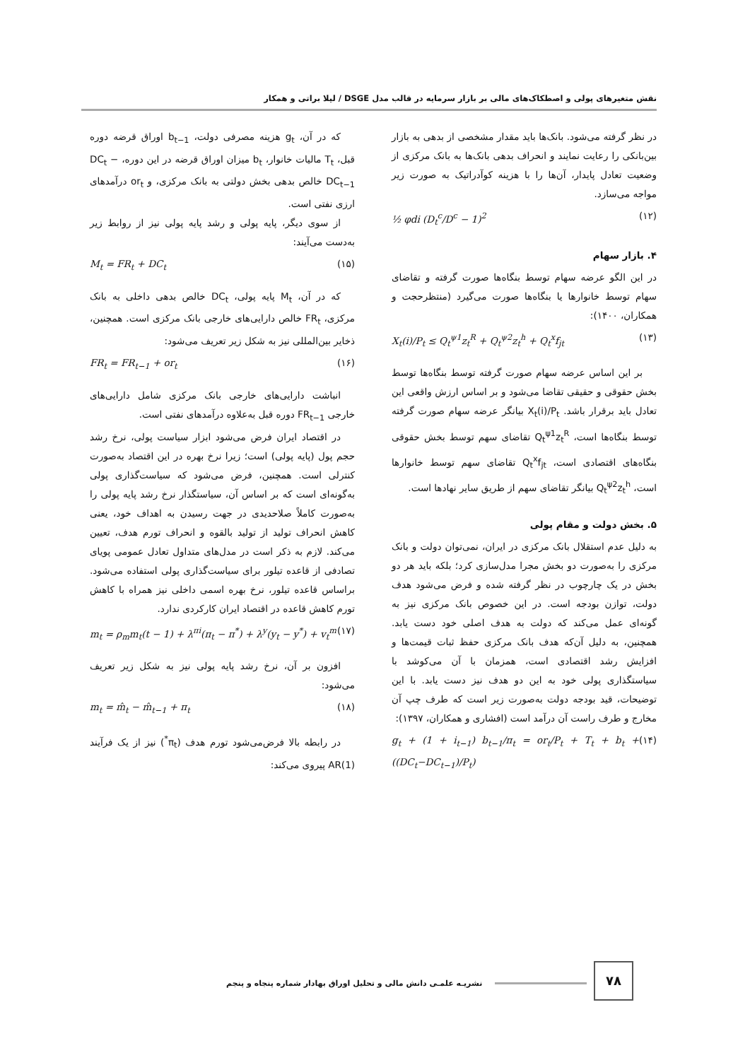نقش متغیرهای پولی و اصطکاک‌های مالی بر بازار سرمایه در قالب مدل DSGE / لیلا براتی و همکار
در نظر گرفته می‌شود. بانک‌ها باید مقدار مشخصی از بدهی به بازار بین‌بانکی را رعایت نمایند و انحراف بدهی بانک‌ها به بانک مرکزی از وضعیت تعادل پایدار، آن‌ها را با هزینه کوآدراتیک به صورت زیر مواجه می‌سازد.
½ φdi (D<sub>t</sub><sup>c</sup>/D<sup>c</sup> − 1)<sup>2</sup> (۱۲)
۴. بازار سهام
در این الگو عرضه سهام توسط بنگاه‌ها صورت گرفته و تقاضای سهام توسط خانوارها یا بنگاه‌ها صورت می‌گیرد (منتظرحجت و همکاران، ۱۴۰۰):
X<sub>t</sub>(i)/P<sub>t</sub> ≤ Q<sub>t</sub><sup>ψ1</sup>z<sub>t</sub><sup>R</sup> + Q<sub>t</sub><sup>ψ2</sup>z<sub>t</sub><sup>h</sup> + Q<sub>t</sub><sup>x</sup>f<sub>jt</sub> (۱۳)
بر این اساس عرضه سهام صورت گرفته توسط بنگاه‌ها توسط بخش حقوقی و حقیقی تقاضا می‌شود و بر اساس ارزش واقعی این تعادل باید برقرار باشد. X<sub>t</sub>(i)/P<sub>t</sub> بیانگر عرضه سهام صورت گرفته توسط بنگاه‌ها است، Q<sub>t</sub><sup>ψ1</sup>z<sub>t</sub><sup>R</sup> تقاضای سهم توسط بخش حقوقی بنگاه‌های اقتصادی است، Q<sub>t</sub><sup>x</sup>f<sub>jt</sub> تقاضای سهم توسط خانوارها است، Q<sub>t</sub><sup>ψ2</sup>z<sub>t</sub><sup>h</sup> بیانگر تقاضای سهم از طریق سایر نهادها است.
۵. بخش دولت و مقام پولی
به دلیل عدم استقلال بانک مرکزی در ایران، نمی‌توان دولت و بانک مرکزی را به‌صورت دو بخش مجرا مدل‌سازی کرد؛ بلکه باید هر دو بخش در یک چارچوب در نظر گرفته شده و فرض می‌شود هدف دولت، توازن بودجه است. در این خصوص بانک مرکزی نیز به گونه‌ای عمل می‌کند که دولت به هدف اصلی خود دست یابد. همچنین، به دلیل آن‌که هدف بانک مرکزی حفظ ثبات قیمت‌ها و افزایش رشد اقتصادی است، همزمان با آن می‌کوشد با سیاستگذاری پولی خود به این دو هدف نیز دست یابد. با این توضیحات، قید بودجه دولت به‌صورت زیر است که طرف چپ آن مخارج و طرف راست آن درآمد است (افشاری و همکاران، ۱۳۹۷):
g<sub>t</sub> + (1 + i<sub>t−1</sub>) b<sub>t−1</sub>/π<sub>t</sub> = or<sub>t</sub>/P<sub>t</sub> + T<sub>t</sub> + b<sub>t</sub> + ((DC<sub>t</sub>−DC<sub>t−1</sub>)/P<sub>t</sub>) (۱۴)
که در آن، g<sub>t</sub> هزینه مصرفی دولت، b<sub>t−1</sub> اوراق قرضه دوره قبل، T<sub>t</sub> مالیات خانوار، b<sub>t</sub> میزان اوراق قرضه در این دوره، DC<sub>t</sub> − DC<sub>t−1</sub> خالص بدهی بخش دولتی به بانک مرکزی، و or<sub>t</sub> درآمدهای ارزی نفتی است.
از سوی دیگر، پایه پولی و رشد پایه پولی نیز از روابط زیر به‌دست می‌آیند:
M<sub>t</sub> = FR<sub>t</sub> + DC<sub>t</sub> (۱۵)
که در آن، M<sub>t</sub> پایه پولی، DC<sub>t</sub> خالص بدهی داخلی به بانک مرکزی، FR<sub>t</sub> خالص دارایی‌های خارجی بانک مرکزی است. همچنین، ذخایر بین‌المللی نیز به شکل زیر تعریف می‌شود:
FR<sub>t</sub> = FR<sub>t−1</sub> + or<sub>t</sub> (۱۶)
انباشت دارایی‌های خارجی بانک مرکزی شامل دارایی‌های خارجی FR<sub>t−1</sub> دوره قبل به‌علاوه درآمدهای نفتی است.
در اقتصاد ایران فرض می‌شود ابزار سیاست پولی، نرخ رشد حجم پول (پایه پولی) است؛ زیرا نرخ بهره در این اقتصاد به‌صورت کنترلی است. همچنین، فرض می‌شود که سیاست‌گذاری پولی به‌گونه‌ای است که بر اساس آن، سیاستگذار نرخ رشد پایه پولی را به‌صورت کاملاً صلاحدیدی در جهت رسیدن به اهداف خود، یعنی کاهش انحراف تولید از تولید بالقوه و انحراف تورم هدف، تعیین می‌کند. لازم به ذکر است در مدل‌های متداول تعادل عمومی پویای تصادفی از قاعده تیلور برای سیاست‌گذاری پولی استفاده می‌شود. براساس قاعده تیلور، نرخ بهره اسمی داخلی نیز همراه با کاهش تورم کاهش قاعده در اقتصاد ایران کارکردی ندارد.
m<sub>t</sub> = ρ<sub>m</sub>m<sub>t</sub>(t − 1) + λ<sup>πi</sup>(π<sub>t</sub> − π<sup>*</sup>) + λ<sup>y</sup>(y<sub>t</sub> − y<sup>*</sup>) + v<sub>t</sub><sup>m</sup> (۱۷)
افزون بر آن، نرخ رشد پایه پولی نیز به شکل زیر تعریف می‌شود:
m<sub>t</sub> = m̂<sub>t</sub> − m̂<sub>t−1</sub> + π<sub>t</sub> (۱۸)
در رابطه بالا فرض‌می‌شود تورم هدف (π<sub>t</sub><sup>*</sup>) نیز از یک فرآیند AR(1) پیروی می‌کند:
۷۸
نشریـه علمـی دانش مالی و تحلیل اوراق بهادار شماره پنجاه و پنجم